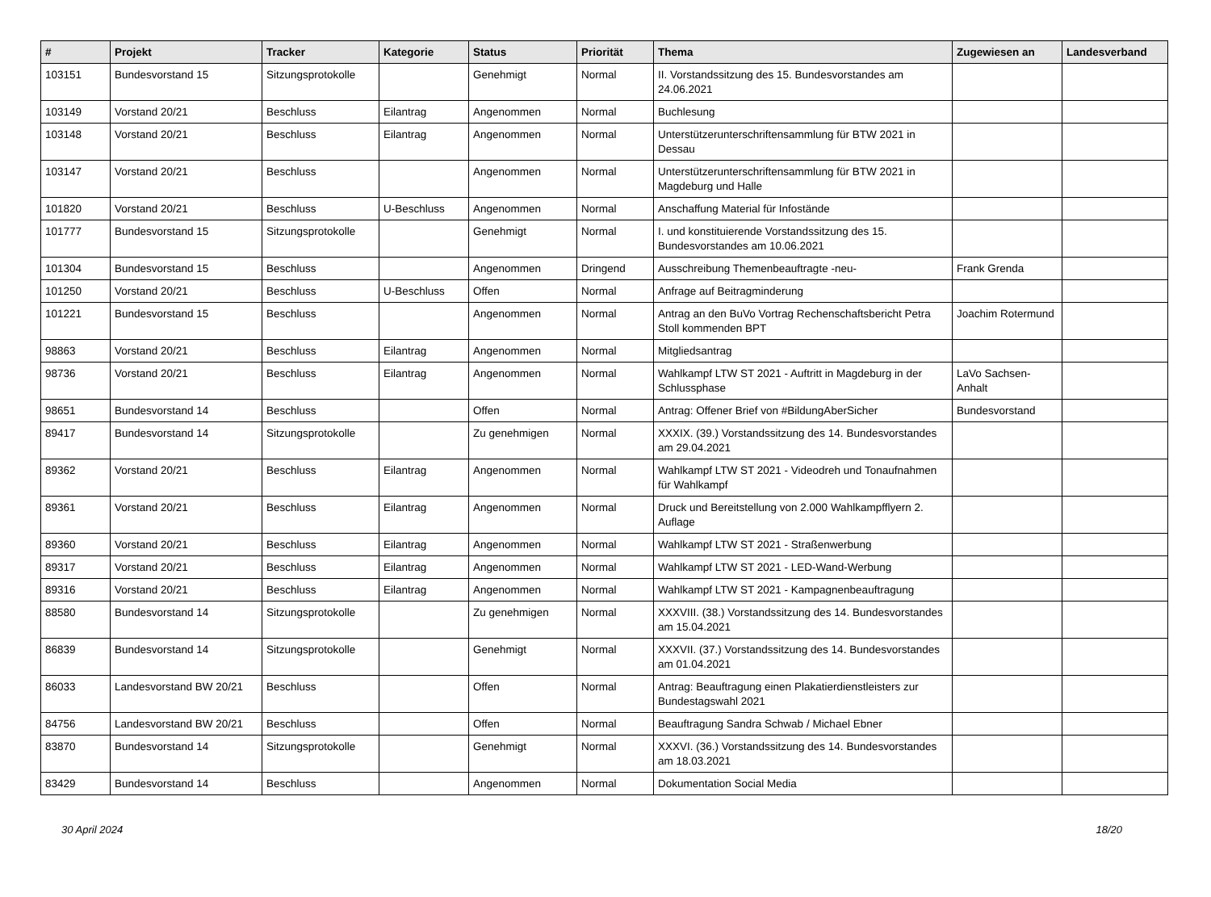| # | Projekt | Tracker | Kategorie | Status | Priorität | Thema | Zugewiesen an | Landesverband |
| --- | --- | --- | --- | --- | --- | --- | --- | --- |
| 103151 | Bundesvorstand 15 | Sitzungsprotokolle | | Genehmigt | Normal | II. Vorstandssitzung des 15. Bundesvorstandes am 24.06.2021 | | |
| 103149 | Vorstand 20/21 | Beschluss | Eilantrag | Angenommen | Normal | Buchlesung | | |
| 103148 | Vorstand 20/21 | Beschluss | Eilantrag | Angenommen | Normal | Unterstützerunterschriftensammlung für BTW 2021 in Dessau | | |
| 103147 | Vorstand 20/21 | Beschluss | | Angenommen | Normal | Unterstützerunterschriftensammlung für BTW 2021 in Magdeburg und Halle | | |
| 101820 | Vorstand 20/21 | Beschluss | U-Beschluss | Angenommen | Normal | Anschaffung Material für Infostände | | |
| 101777 | Bundesvorstand 15 | Sitzungsprotokolle | | Genehmigt | Normal | I. und konstituierende Vorstandssitzung des 15. Bundesvorstandes am 10.06.2021 | | |
| 101304 | Bundesvorstand 15 | Beschluss | | Angenommen | Dringend | Ausschreibung Themenbeauftragte -neu- | Frank Grenda | |
| 101250 | Vorstand 20/21 | Beschluss | U-Beschluss | Offen | Normal | Anfrage auf Beitragminderung | | |
| 101221 | Bundesvorstand 15 | Beschluss | | Angenommen | Normal | Antrag an den BuVo Vortrag Rechenschaftsbericht Petra Stoll kommenden BPT | Joachim Rotermund | |
| 98863 | Vorstand 20/21 | Beschluss | Eilantrag | Angenommen | Normal | Mitgliedsantrag | | |
| 98736 | Vorstand 20/21 | Beschluss | Eilantrag | Angenommen | Normal | Wahlkampf LTW ST 2021 - Auftritt in Magdeburg in der Schlussphase | LaVo Sachsen-Anhalt | |
| 98651 | Bundesvorstand 14 | Beschluss | | Offen | Normal | Antrag: Offener Brief von #BildungAberSicher | Bundesvorstand | |
| 89417 | Bundesvorstand 14 | Sitzungsprotokolle | | Zu genehmigen | Normal | XXXIX. (39.) Vorstandssitzung des 14. Bundesvorstandes am 29.04.2021 | | |
| 89362 | Vorstand 20/21 | Beschluss | Eilantrag | Angenommen | Normal | Wahlkampf LTW ST 2021 - Videodreh und Tonaufnahmen für Wahlkampf | | |
| 89361 | Vorstand 20/21 | Beschluss | Eilantrag | Angenommen | Normal | Druck und Bereitstellung von 2.000 Wahlkampfflyern 2. Auflage | | |
| 89360 | Vorstand 20/21 | Beschluss | Eilantrag | Angenommen | Normal | Wahlkampf LTW ST 2021 - Straßenwerbung | | |
| 89317 | Vorstand 20/21 | Beschluss | Eilantrag | Angenommen | Normal | Wahlkampf LTW ST 2021 - LED-Wand-Werbung | | |
| 89316 | Vorstand 20/21 | Beschluss | Eilantrag | Angenommen | Normal | Wahlkampf LTW ST 2021 - Kampagnenbeauftragung | | |
| 88580 | Bundesvorstand 14 | Sitzungsprotokolle | | Zu genehmigen | Normal | XXXVIII. (38.) Vorstandssitzung des 14. Bundesvorstandes am 15.04.2021 | | |
| 86839 | Bundesvorstand 14 | Sitzungsprotokolle | | Genehmigt | Normal | XXXVII. (37.) Vorstandssitzung des 14. Bundesvorstandes am 01.04.2021 | | |
| 86033 | Landesvorstand BW 20/21 | Beschluss | | Offen | Normal | Antrag: Beauftragung einen Plakatierdienstleisters zur Bundestagswahl 2021 | | |
| 84756 | Landesvorstand BW 20/21 | Beschluss | | Offen | Normal | Beauftragung Sandra Schwab / Michael Ebner | | |
| 83870 | Bundesvorstand 14 | Sitzungsprotokolle | | Genehmigt | Normal | XXXVI. (36.) Vorstandssitzung des 14. Bundesvorstandes am 18.03.2021 | | |
| 83429 | Bundesvorstand 14 | Beschluss | | Angenommen | Normal | Dokumentation Social Media | | |
30 April 2024 18/20